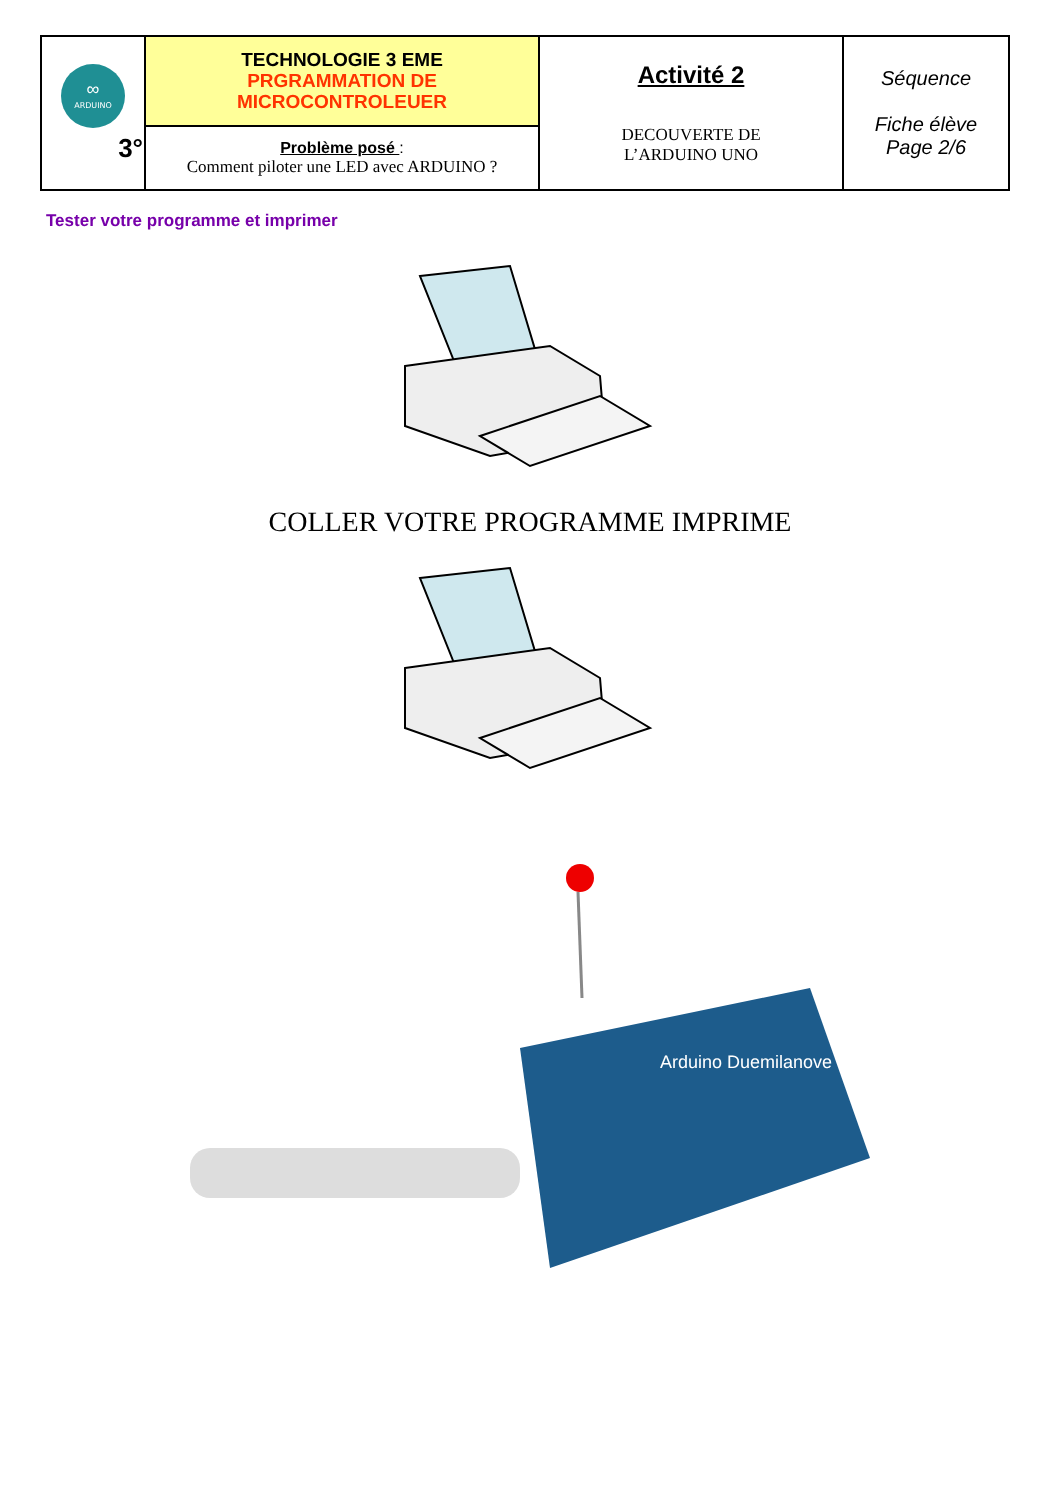| ARDUINO ∞ 3° | TECHNOLOGIE 3 EME PRGRAMMATION DE MICROCONTROLEUER | Activité 2 DECOUVERTE DE L’ARDUINO UNO | Séquence Fiche élève Page 2/6 |
| | Problème posé : Comment piloter une LED avec ARDUINO ? | | |
Tester votre programme et imprimer
COLLER VOTRE PROGRAMME IMPRIME
Arduino Duemilanove